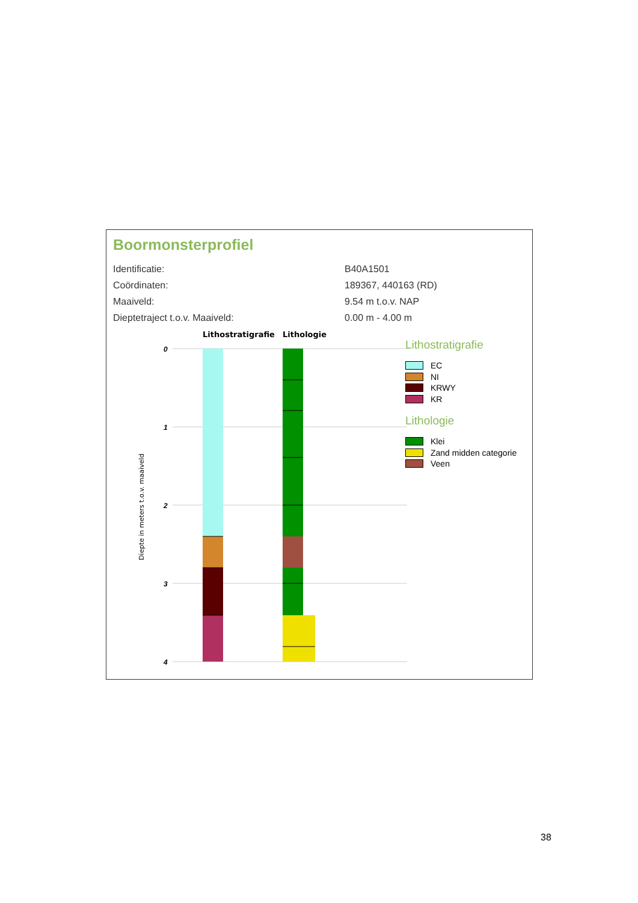Boormonsterprofiel
| Identificatie: | B40A1501 |
| Coördinaten: | 189367, 440163 (RD) |
| Maaiveld: | 9.54 m t.o.v. NAP |
| Dieptetraject t.o.v. Maaiveld: | 0.00 m - 4.00 m |
Lithostratigrafie
Lithologie
0
1
2
3
4
Diepte in meters t.o.v. maaiveld
Lithostratigrafie
EC
NI
KRWY
KR
Lithologie
Klei
Zand midden categorie
Veen
38